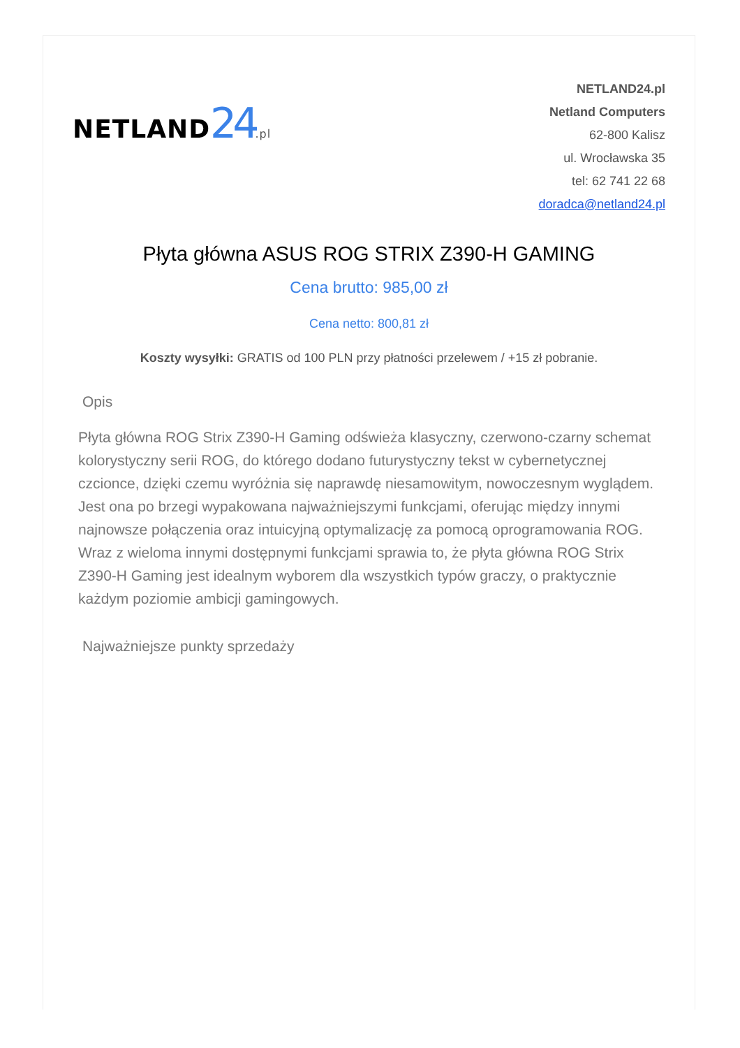NETLAND24.pl
NETLAND24.pl
Netland Computers
62-800 Kalisz
ul. Wrocławska 35
tel: 62 741 22 68
doradca@netland24.pl
Płyta główna ASUS ROG STRIX Z390-H GAMING
Cena brutto: 985,00 zł
Cena netto: 800,81 zł
Koszty wysyłki: GRATIS od 100 PLN przy płatności przelewem / +15 zł pobranie.
Opis
Płyta główna ROG Strix Z390-H Gaming odświeża klasyczny, czerwono-czarny schemat kolorystyczny serii ROG, do którego dodano futurystyczny tekst w cybernetycznej czcionce, dzięki czemu wyróżnia się naprawdę niesamowitym, nowoczesnym wyglądem. Jest ona po brzegi wypakowana najważniejszymi funkcjami, oferując między innymi najnowsze połączenia oraz intuicyjną optymalizację za pomocą oprogramowania ROG. Wraz z wieloma innymi dostępnymi funkcjami sprawia to, że płyta główna ROG Strix Z390-H Gaming jest idealnym wyborem dla wszystkich typów graczy, o praktycznie każdym poziomie ambicji gamingowych.
Najważniejsze punkty sprzedaży